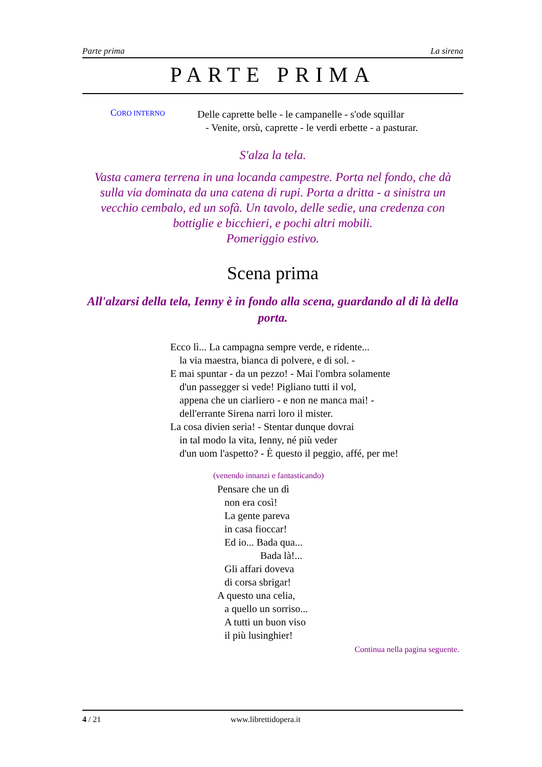Parte prima La sirena
PARTE PRIMA
CORO INTERNO
Delle caprette belle - le campanelle - s'ode squillar
- Venite, orsù, caprette - le verdi erbette - a pasturar.
S'alza la tela.
Vasta camera terrena in una locanda campestre. Porta nel fondo, che dà sulla via dominata da una catena di rupi. Porta a dritta - a sinistra un vecchio cembalo, ed un sofà. Un tavolo, delle sedie, una credenza con bottiglie e bicchieri, e pochi altri mobili.
Pomeriggio estivo.
Scena prima
All'alzarsi della tela, Ienny è in fondo alla scena, guardando al di là della porta.
Ecco lì... La campagna sempre verde, e ridente...
la via maestra, bianca di polvere, e di sol. -
E mai spuntar - da un pezzo! - Mai l'ombra solamente
d'un passegger si vede! Pigliano tutti il vol,
appena che un ciarliero - e non ne manca mai! -
dell'errante Sirena narri loro il mister.
La cosa divien seria! - Stentar dunque dovrai
in tal modo la vita, Ienny, né più veder
d'un uom l'aspetto? - È questo il peggio, affé, per me!
(venendo innanzi e fantasticando)
Pensare che un dì
non era così!
La gente pareva
in casa fioccar!
Ed io... Bada qua...
Bada là!...
Gli affari doveva
di corsa sbrigar!
A questo una celia,
a quello un sorriso...
A tutti un buon viso
il più lusinghier!
Continua nella pagina seguente.
4 / 21 www.librettidopera.it